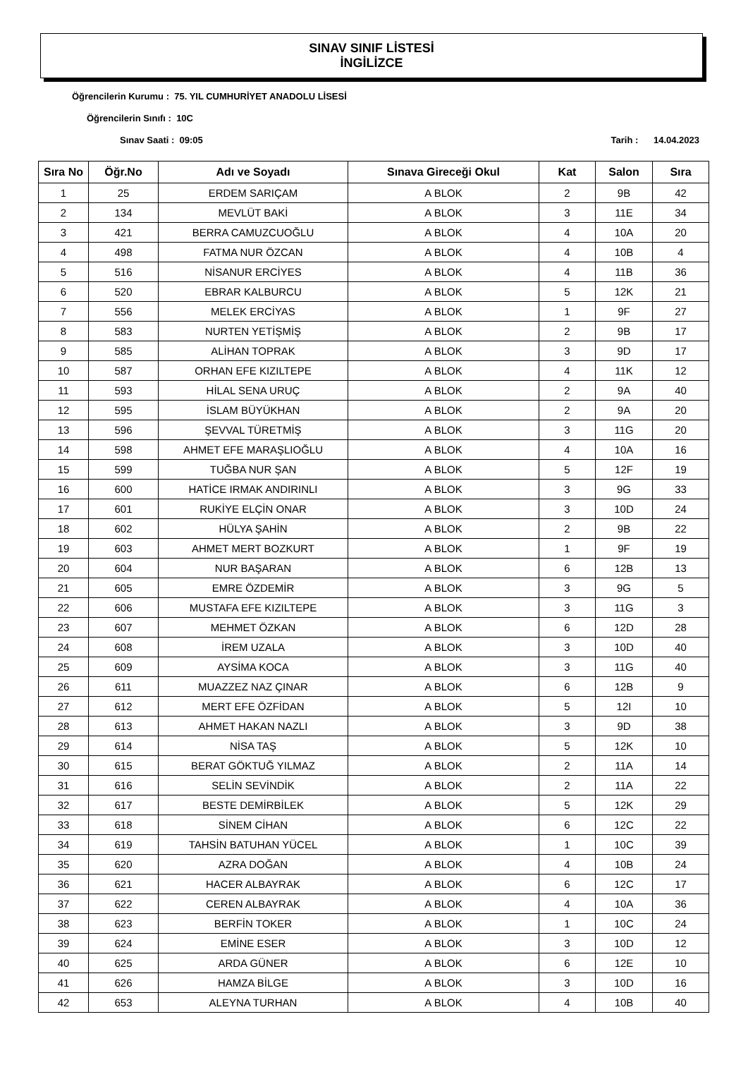SINAV SINIF LİSTESİ
İNGİLİZCE
Öğrencilerin Kurumu : 75. YIL CUMHURİYET ANADOLU LİSESİ
Öğrencilerin Sınıfı : 10C
Sınav Saati : 09:05 Tarih : 14.04.2023
| Sıra No | Öğr.No | Adı ve Soyadı | Sınava Gireceği Okul | Kat | Salon | Sıra |
| --- | --- | --- | --- | --- | --- | --- |
| 1 | 25 | ERDEM SARIÇAM | A BLOK | 2 | 9B | 42 |
| 2 | 134 | MEVLÜT BAKİ | A BLOK | 3 | 11E | 34 |
| 3 | 421 | BERRA CAMUZCUOĞLU | A BLOK | 4 | 10A | 20 |
| 4 | 498 | FATMA NUR ÖZCAN | A BLOK | 4 | 10B | 4 |
| 5 | 516 | NİSANUR ERCİYES | A BLOK | 4 | 11B | 36 |
| 6 | 520 | EBRAR KALBURCU | A BLOK | 5 | 12K | 21 |
| 7 | 556 | MELEK ERCİYAS | A BLOK | 1 | 9F | 27 |
| 8 | 583 | NURTEN YETİŞMİŞ | A BLOK | 2 | 9B | 17 |
| 9 | 585 | ALİHAN TOPRAK | A BLOK | 3 | 9D | 17 |
| 10 | 587 | ORHAN EFE KIZILTEPE | A BLOK | 4 | 11K | 12 |
| 11 | 593 | HİLAL SENA URUÇ | A BLOK | 2 | 9A | 40 |
| 12 | 595 | İSLAM BÜYÜKHAN | A BLOK | 2 | 9A | 20 |
| 13 | 596 | ŞEVVAL TÜRETMİŞ | A BLOK | 3 | 11G | 20 |
| 14 | 598 | AHMET EFE MARAŞLIOĞLU | A BLOK | 4 | 10A | 16 |
| 15 | 599 | TUĞBA NUR ŞAN | A BLOK | 5 | 12F | 19 |
| 16 | 600 | HATİCE IRMAK ANDIRINLI | A BLOK | 3 | 9G | 33 |
| 17 | 601 | RUKİYE ELÇİN ONAR | A BLOK | 3 | 10D | 24 |
| 18 | 602 | HÜLYA ŞAHİN | A BLOK | 2 | 9B | 22 |
| 19 | 603 | AHMET MERT BOZKURT | A BLOK | 1 | 9F | 19 |
| 20 | 604 | NUR BAŞARAN | A BLOK | 6 | 12B | 13 |
| 21 | 605 | EMRE ÖZDEMİR | A BLOK | 3 | 9G | 5 |
| 22 | 606 | MUSTAFA EFE KIZILTEPE | A BLOK | 3 | 11G | 3 |
| 23 | 607 | MEHMET ÖZKAN | A BLOK | 6 | 12D | 28 |
| 24 | 608 | İREM UZALA | A BLOK | 3 | 10D | 40 |
| 25 | 609 | AYSİMA KOCA | A BLOK | 3 | 11G | 40 |
| 26 | 611 | MUAZZEZ NAZ ÇINAR | A BLOK | 6 | 12B | 9 |
| 27 | 612 | MERT EFE ÖZFİDAN | A BLOK | 5 | 12I | 10 |
| 28 | 613 | AHMET HAKAN NAZLI | A BLOK | 3 | 9D | 38 |
| 29 | 614 | NİSA TAŞ | A BLOK | 5 | 12K | 10 |
| 30 | 615 | BERAT GÖKTUĞ YILMAZ | A BLOK | 2 | 11A | 14 |
| 31 | 616 | SELİN SEVİNDİK | A BLOK | 2 | 11A | 22 |
| 32 | 617 | BESTE DEMİRBİLEK | A BLOK | 5 | 12K | 29 |
| 33 | 618 | SİNEM CİHAN | A BLOK | 6 | 12C | 22 |
| 34 | 619 | TAHSİN BATUHAN YÜCEL | A BLOK | 1 | 10C | 39 |
| 35 | 620 | AZRA DOĞAN | A BLOK | 4 | 10B | 24 |
| 36 | 621 | HACER ALBAYRAK | A BLOK | 6 | 12C | 17 |
| 37 | 622 | CEREN ALBAYRAK | A BLOK | 4 | 10A | 36 |
| 38 | 623 | BERFİN TOKER | A BLOK | 1 | 10C | 24 |
| 39 | 624 | EMİNE ESER | A BLOK | 3 | 10D | 12 |
| 40 | 625 | ARDA GÜNER | A BLOK | 6 | 12E | 10 |
| 41 | 626 | HAMZA BİLGE | A BLOK | 3 | 10D | 16 |
| 42 | 653 | ALEYNA TURHAN | A BLOK | 4 | 10B | 40 |